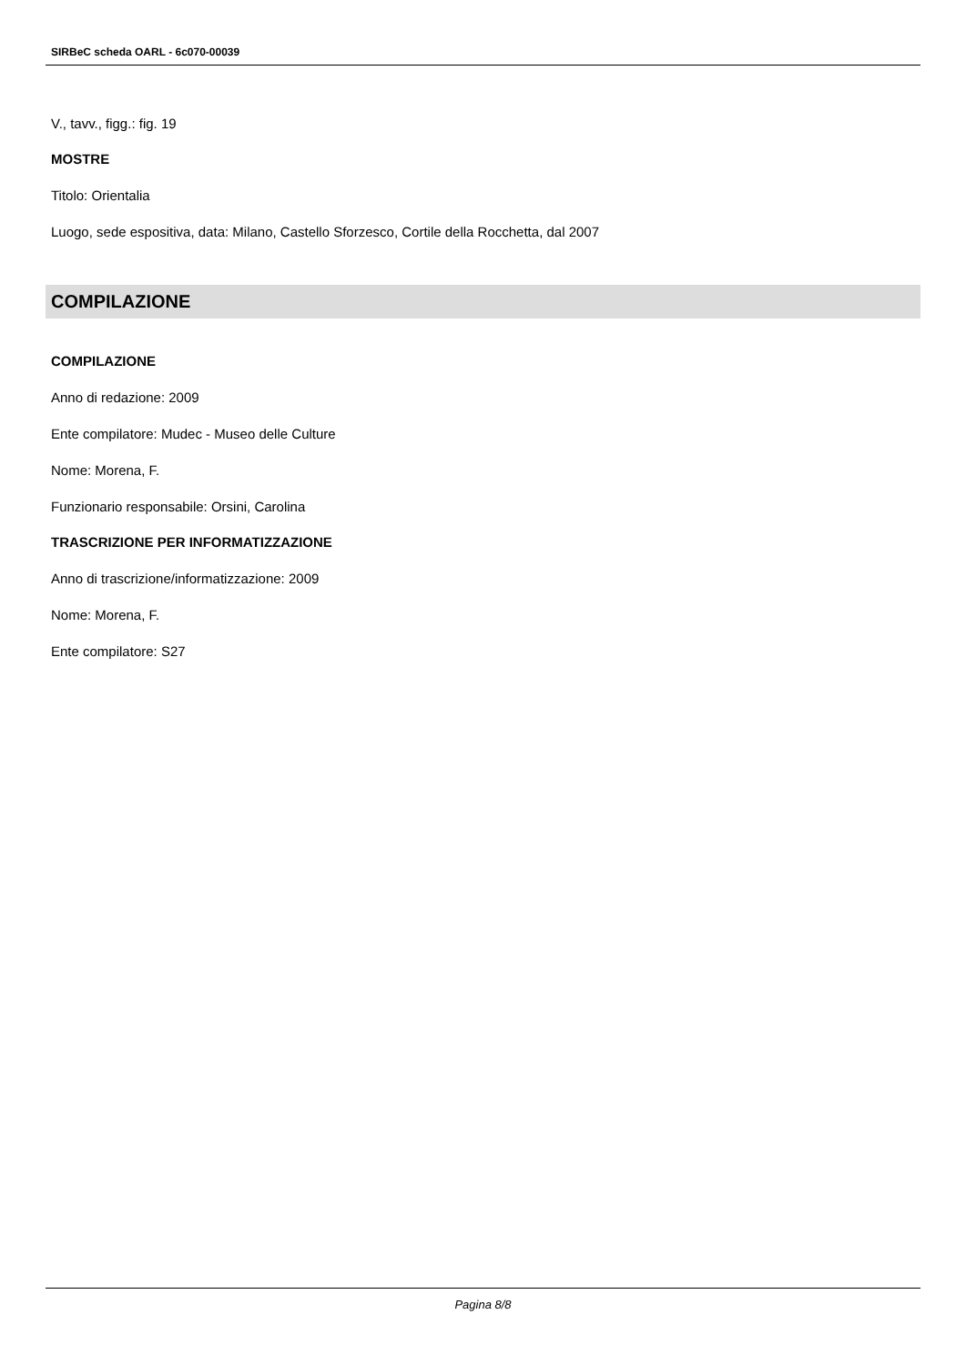SIRBeC scheda OARL - 6c070-00039
V., tavv., figg.: fig. 19
MOSTRE
Titolo: Orientalia
Luogo, sede espositiva, data: Milano, Castello Sforzesco, Cortile della Rocchetta, dal 2007
COMPILAZIONE
COMPILAZIONE
Anno di redazione: 2009
Ente compilatore: Mudec - Museo delle Culture
Nome: Morena, F.
Funzionario responsabile: Orsini, Carolina
TRASCRIZIONE PER INFORMATIZZAZIONE
Anno di trascrizione/informatizzazione: 2009
Nome: Morena, F.
Ente compilatore: S27
Pagina 8/8